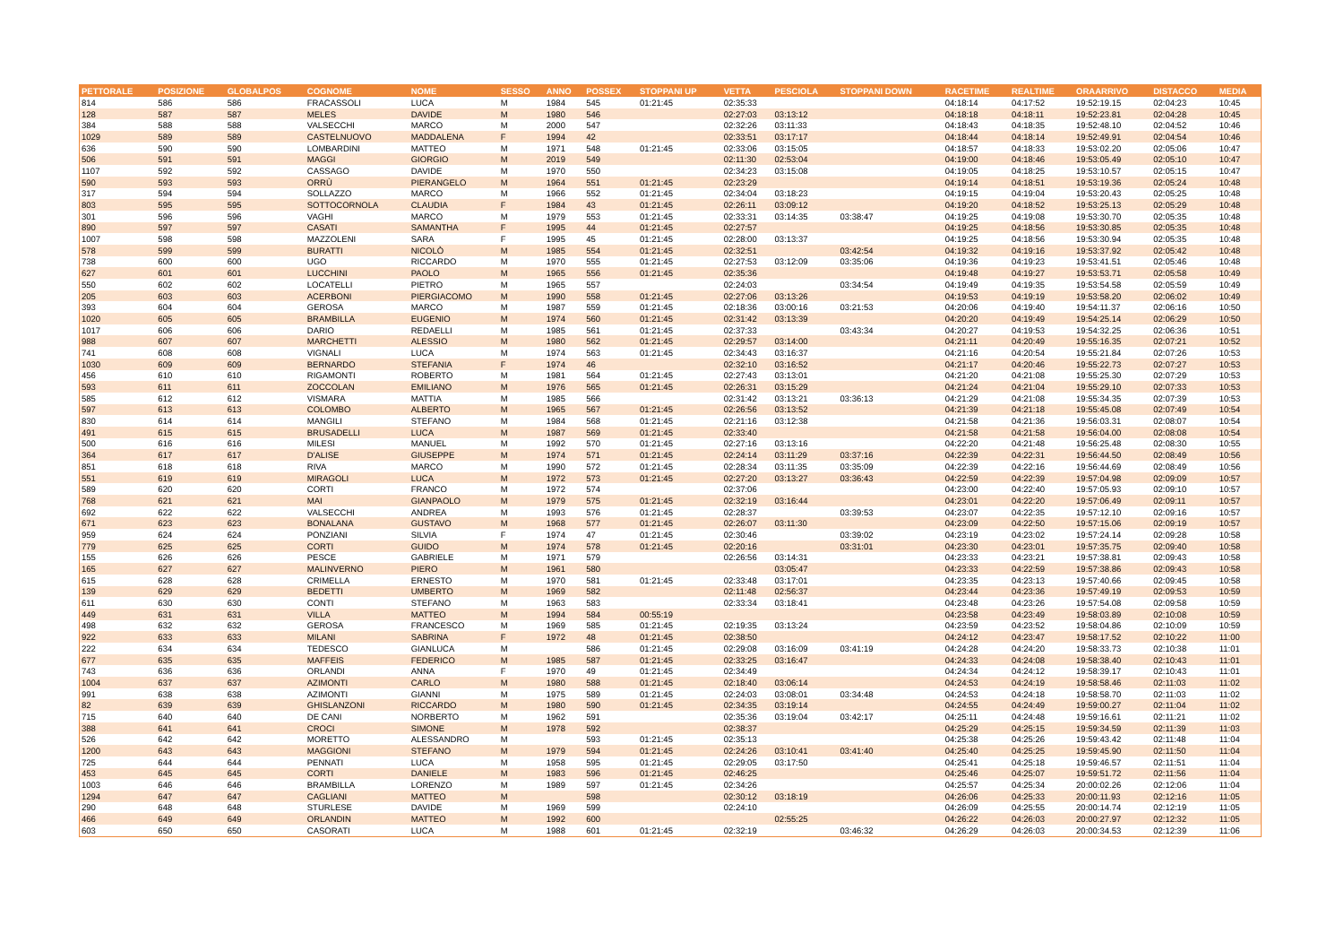| PETTORALE | POSIZIONE | GLOBALPOS | COGNOME | NOME | SESSO | ANNO | POSSEX | STOPPANI UP | VETTA | PESCIOLA | STOPPANI DOWN | RACETIME | REALTIME | ORAARRIVO | DISTACCO | MEDIA |
| --- | --- | --- | --- | --- | --- | --- | --- | --- | --- | --- | --- | --- | --- | --- | --- | --- |
| 814 | 586 | 586 | FRACASSOLI | LUCA | M | 1984 | 545 | 01:21:45 | 02:35:33 | | | 04:18:14 | 04:17:52 | 19:52:19.15 | 02:04:23 | 10:45 |
| 128 | 587 | 587 | MELES | DAVIDE | M | 1980 | 546 | | 02:27:03 | 03:13:12 | | 04:18:18 | 04:18:11 | 19:52:23.81 | 02:04:28 | 10:45 |
| 384 | 588 | 588 | VALSECCHI | MARCO | M | 2000 | 547 | | 02:32:26 | 03:11:33 | | 04:18:43 | 04:18:35 | 19:52:48.10 | 02:04:52 | 10:46 |
| 1029 | 589 | 589 | CASTELNUOVO | MADDALENA | F | 1994 | 42 | | 02:33:51 | 03:17:17 | | 04:18:44 | 04:18:14 | 19:52:49.91 | 02:04:54 | 10:46 |
| 636 | 590 | 590 | LOMBARDINI | MATTEO | M | 1971 | 548 | 01:21:45 | 02:33:06 | 03:15:05 | | 04:18:57 | 04:18:33 | 19:53:02.20 | 02:05:06 | 10:47 |
| 506 | 591 | 591 | MAGGI | GIORGIO | M | 2019 | 549 | | 02:11:30 | 02:53:04 | | 04:19:00 | 04:18:46 | 19:53:05.49 | 02:05:10 | 10:47 |
| 1107 | 592 | 592 | CASSAGO | DAVIDE | M | 1970 | 550 | | 02:34:23 | 03:15:08 | | 04:19:05 | 04:18:25 | 19:53:10.57 | 02:05:15 | 10:47 |
| 590 | 593 | 593 | ORRÙ | PIERANGELO | M | 1964 | 551 | 01:21:45 | 02:23:29 | | | 04:19:14 | 04:18:51 | 19:53:19.36 | 02:05:24 | 10:48 |
| 317 | 594 | 594 | SOLLAZZO | MARCO | M | 1966 | 552 | 01:21:45 | 02:34:04 | 03:18:23 | | 04:19:15 | 04:19:04 | 19:53:20.43 | 02:05:25 | 10:48 |
| 803 | 595 | 595 | SOTTOCORNOLA | CLAUDIA | F | 1984 | 43 | 01:21:45 | 02:26:11 | 03:09:12 | | 04:19:20 | 04:18:52 | 19:53:25.13 | 02:05:29 | 10:48 |
| 301 | 596 | 596 | VAGHI | MARCO | M | 1979 | 553 | 01:21:45 | 02:33:31 | 03:14:35 | 03:38:47 | 04:19:25 | 04:19:08 | 19:53:30.70 | 02:05:35 | 10:48 |
| 890 | 597 | 597 | CASATI | SAMANTHA | F | 1995 | 44 | 01:21:45 | 02:27:57 | | | 04:19:25 | 04:18:56 | 19:53:30.85 | 02:05:35 | 10:48 |
| 1007 | 598 | 598 | MAZZOLENI | SARA | F | 1995 | 45 | 01:21:45 | 02:28:00 | 03:13:37 | | 04:19:25 | 04:18:56 | 19:53:30.94 | 02:05:35 | 10:48 |
| 578 | 599 | 599 | BURATTI | NICOLÒ | M | 1985 | 554 | 01:21:45 | 02:32:51 | | 03:42:54 | 04:19:32 | 04:19:16 | 19:53:37.92 | 02:05:42 | 10:48 |
| 738 | 600 | 600 | UGO | RICCARDO | M | 1970 | 555 | 01:21:45 | 02:27:53 | 03:12:09 | 03:35:06 | 04:19:36 | 04:19:23 | 19:53:41.51 | 02:05:46 | 10:48 |
| 627 | 601 | 601 | LUCCHINI | PAOLO | M | 1965 | 556 | 01:21:45 | 02:35:36 | | | 04:19:48 | 04:19:27 | 19:53:53.71 | 02:05:58 | 10:49 |
| 550 | 602 | 602 | LOCATELLI | PIETRO | M | 1965 | 557 | | 02:24:03 | | 03:34:54 | 04:19:49 | 04:19:35 | 19:53:54.58 | 02:05:59 | 10:49 |
| 205 | 603 | 603 | ACERBONI | PIERGIACOMO | M | 1990 | 558 | 01:21:45 | 02:27:06 | 03:13:26 | | 04:19:53 | 04:19:19 | 19:53:58.20 | 02:06:02 | 10:49 |
| 393 | 604 | 604 | GEROSA | MARCO | M | 1987 | 559 | 01:21:45 | 02:18:36 | 03:00:16 | 03:21:53 | 04:20:06 | 04:19:40 | 19:54:11.37 | 02:06:16 | 10:50 |
| 1020 | 605 | 605 | BRAMBILLA | EUGENIO | M | 1974 | 560 | 01:21:45 | 02:31:42 | 03:13:39 | | 04:20:20 | 04:19:49 | 19:54:25.14 | 02:06:29 | 10:50 |
| 1017 | 606 | 606 | DARIO | REDAELLI | M | 1985 | 561 | 01:21:45 | 02:37:33 | | 03:43:34 | 04:20:27 | 04:19:53 | 19:54:32.25 | 02:06:36 | 10:51 |
| 988 | 607 | 607 | MARCHETTI | ALESSIO | M | 1980 | 562 | 01:21:45 | 02:29:57 | 03:14:00 | | 04:21:11 | 04:20:49 | 19:55:16.35 | 02:07:21 | 10:52 |
| 741 | 608 | 608 | VIGNALI | LUCA | M | 1974 | 563 | 01:21:45 | 02:34:43 | 03:16:37 | | 04:21:16 | 04:20:54 | 19:55:21.84 | 02:07:26 | 10:53 |
| 1030 | 609 | 609 | BERNARDO | STEFANIA | F | 1974 | 46 | | 02:32:10 | 03:16:52 | | 04:21:17 | 04:20:46 | 19:55:22.73 | 02:07:27 | 10:53 |
| 456 | 610 | 610 | RIGAMONTI | ROBERTO | M | 1981 | 564 | 01:21:45 | 02:27:43 | 03:13:01 | | 04:21:20 | 04:21:08 | 19:55:25.30 | 02:07:29 | 10:53 |
| 593 | 611 | 611 | ZOCCOLAN | EMILIANO | M | 1976 | 565 | 01:21:45 | 02:26:31 | 03:15:29 | | 04:21:24 | 04:21:04 | 19:55:29.10 | 02:07:33 | 10:53 |
| 585 | 612 | 612 | VISMARA | MATTIA | M | 1985 | 566 | | 02:31:42 | 03:13:21 | 03:36:13 | 04:21:29 | 04:21:08 | 19:55:34.35 | 02:07:39 | 10:53 |
| 597 | 613 | 613 | COLOMBO | ALBERTO | M | 1965 | 567 | 01:21:45 | 02:26:56 | 03:13:52 | | 04:21:39 | 04:21:18 | 19:55:45.08 | 02:07:49 | 10:54 |
| 830 | 614 | 614 | MANGILI | STEFANO | M | 1984 | 568 | 01:21:45 | 02:21:16 | 03:12:38 | | 04:21:58 | 04:21:36 | 19:56:03.31 | 02:08:07 | 10:54 |
| 491 | 615 | 615 | BRUSADELLI | LUCA | M | 1987 | 569 | 01:21:45 | 02:33:40 | | | 04:21:58 | 04:21:58 | 19:56:04.00 | 02:08:08 | 10:54 |
| 500 | 616 | 616 | MILESI | MANUEL | M | 1992 | 570 | 01:21:45 | 02:27:16 | 03:13:16 | | 04:22:20 | 04:21:48 | 19:56:25.48 | 02:08:30 | 10:55 |
| 364 | 617 | 617 | D'ALISE | GIUSEPPE | M | 1974 | 571 | 01:21:45 | 02:24:14 | 03:11:29 | 03:37:16 | 04:22:39 | 04:22:31 | 19:56:44.50 | 02:08:49 | 10:56 |
| 851 | 618 | 618 | RIVA | MARCO | M | 1990 | 572 | 01:21:45 | 02:28:34 | 03:11:35 | 03:35:09 | 04:22:39 | 04:22:16 | 19:56:44.69 | 02:08:49 | 10:56 |
| 551 | 619 | 619 | MIRAGOLI | LUCA | M | 1972 | 573 | 01:21:45 | 02:27:20 | 03:13:27 | 03:36:43 | 04:22:59 | 04:22:39 | 19:57:04.98 | 02:09:09 | 10:57 |
| 589 | 620 | 620 | CORTI | FRANCO | M | 1972 | 574 | | 02:37:06 | | | 04:23:00 | 04:22:40 | 19:57:05.93 | 02:09:10 | 10:57 |
| 768 | 621 | 621 | MAI | GIANPAOLO | M | 1979 | 575 | 01:21:45 | 02:32:19 | 03:16:44 | | 04:23:01 | 04:22:20 | 19:57:06.49 | 02:09:11 | 10:57 |
| 692 | 622 | 622 | VALSECCHI | ANDREA | M | 1993 | 576 | 01:21:45 | 02:28:37 | | 03:39:53 | 04:23:07 | 04:22:35 | 19:57:12.10 | 02:09:16 | 10:57 |
| 671 | 623 | 623 | BONALANA | GUSTAVO | M | 1968 | 577 | 01:21:45 | 02:26:07 | 03:11:30 | | 04:23:09 | 04:22:50 | 19:57:15.06 | 02:09:19 | 10:57 |
| 959 | 624 | 624 | PONZIANI | SILVIA | F | 1974 | 47 | 01:21:45 | 02:30:46 | | 03:39:02 | 04:23:19 | 04:23:02 | 19:57:24.14 | 02:09:28 | 10:58 |
| 779 | 625 | 625 | CORTI | GUIDO | M | 1974 | 578 | 01:21:45 | 02:20:16 | | 03:31:01 | 04:23:30 | 04:23:01 | 19:57:35.75 | 02:09:40 | 10:58 |
| 155 | 626 | 626 | PESCE | GABRIELE | M | 1971 | 579 | | 02:26:56 | 03:14:31 | | 04:23:33 | 04:23:21 | 19:57:38.81 | 02:09:43 | 10:58 |
| 165 | 627 | 627 | MALINVERNO | PIERO | M | 1961 | 580 | | | 03:05:47 | | 04:23:33 | 04:22:59 | 19:57:38.86 | 02:09:43 | 10:58 |
| 615 | 628 | 628 | CRIMELLA | ERNESTO | M | 1970 | 581 | 01:21:45 | 02:33:48 | 03:17:01 | | 04:23:35 | 04:23:13 | 19:57:40.66 | 02:09:45 | 10:58 |
| 139 | 629 | 629 | BEDETTI | UMBERTO | M | 1969 | 582 | | 02:11:48 | 02:56:37 | | 04:23:44 | 04:23:36 | 19:57:49.19 | 02:09:53 | 10:59 |
| 611 | 630 | 630 | CONTI | STEFANO | M | 1963 | 583 | | 02:33:34 | 03:18:41 | | 04:23:48 | 04:23:26 | 19:57:54.08 | 02:09:58 | 10:59 |
| 449 | 631 | 631 | VILLA | MATTEO | M | 1994 | 584 | 00:55:19 | | | | 04:23:58 | 04:23:49 | 19:58:03.89 | 02:10:08 | 10:59 |
| 498 | 632 | 632 | GEROSA | FRANCESCO | M | 1969 | 585 | 01:21:45 | 02:19:35 | 03:13:24 | | 04:23:59 | 04:23:52 | 19:58:04.86 | 02:10:09 | 10:59 |
| 922 | 633 | 633 | MILANI | SABRINA | F | 1972 | 48 | 01:21:45 | 02:38:50 | | | 04:24:12 | 04:23:47 | 19:58:17.52 | 02:10:22 | 11:00 |
| 222 | 634 | 634 | TEDESCO | GIANLUCA | M | | 586 | 01:21:45 | 02:29:08 | 03:16:09 | 03:41:19 | 04:24:28 | 04:24:20 | 19:58:33.73 | 02:10:38 | 11:01 |
| 677 | 635 | 635 | MAFFEIS | FEDERICO | M | 1985 | 587 | 01:21:45 | 02:33:25 | 03:16:47 | | 04:24:33 | 04:24:08 | 19:58:38.40 | 02:10:43 | 11:01 |
| 743 | 636 | 636 | ORLANDI | ANNA | F | 1970 | 49 | 01:21:45 | 02:34:49 | | | 04:24:34 | 04:24:12 | 19:58:39.17 | 02:10:43 | 11:01 |
| 1004 | 637 | 637 | AZIMONTI | CARLO | M | 1980 | 588 | 01:21:45 | 02:18:40 | 03:06:14 | | 04:24:53 | 04:24:19 | 19:58:58.46 | 02:11:03 | 11:02 |
| 991 | 638 | 638 | AZIMONTI | GIANNI | M | 1975 | 589 | 01:21:45 | 02:24:03 | 03:08:01 | 03:34:48 | 04:24:53 | 04:24:18 | 19:58:58.70 | 02:11:03 | 11:02 |
| 82 | 639 | 639 | GHISLANZONI | RICCARDO | M | 1980 | 590 | 01:21:45 | 02:34:35 | 03:19:14 | | 04:24:55 | 04:24:49 | 19:59:00.27 | 02:11:04 | 11:02 |
| 715 | 640 | 640 | DE CANI | NORBERTO | M | 1962 | 591 | | 02:35:36 | 03:19:04 | 03:42:17 | 04:25:11 | 04:24:48 | 19:59:16.61 | 02:11:21 | 11:02 |
| 388 | 641 | 641 | CROCI | SIMONE | M | 1978 | 592 | | 02:38:37 | | | 04:25:29 | 04:25:15 | 19:59:34.59 | 02:11:39 | 11:03 |
| 526 | 642 | 642 | MORETTO | ALESSANDRO | M | | 593 | 01:21:45 | 02:35:13 | | | 04:25:38 | 04:25:26 | 19:59:43.42 | 02:11:48 | 11:04 |
| 1200 | 643 | 643 | MAGGIONI | STEFANO | M | 1979 | 594 | 01:21:45 | 02:24:26 | 03:10:41 | 03:41:40 | 04:25:40 | 04:25:25 | 19:59:45.90 | 02:11:50 | 11:04 |
| 725 | 644 | 644 | PENNATI | LUCA | M | 1958 | 595 | 01:21:45 | 02:29:05 | 03:17:50 | | 04:25:41 | 04:25:18 | 19:59:46.57 | 02:11:51 | 11:04 |
| 453 | 645 | 645 | CORTI | DANIELE | M | 1983 | 596 | 01:21:45 | 02:46:25 | | | 04:25:46 | 04:25:07 | 19:59:51.72 | 02:11:56 | 11:04 |
| 1003 | 646 | 646 | BRAMBILLA | LORENZO | M | 1989 | 597 | 01:21:45 | 02:34:26 | | | 04:25:57 | 04:25:34 | 20:00:02.26 | 02:12:06 | 11:04 |
| 1294 | 647 | 647 | CAGLIANI | MATTEO | M | | 598 | | 02:30:12 | 03:18:19 | | 04:26:06 | 04:25:33 | 20:00:11.93 | 02:12:16 | 11:05 |
| 290 | 648 | 648 | STURLESE | DAVIDE | M | 1969 | 599 | | 02:24:10 | | | 04:26:09 | 04:25:55 | 20:00:14.74 | 02:12:19 | 11:05 |
| 466 | 649 | 649 | ORLANDIN | MATTEO | M | 1992 | 600 | | | 02:55:25 | | 04:26:22 | 04:26:03 | 20:00:27.97 | 02:12:32 | 11:05 |
| 603 | 650 | 650 | CASORATI | LUCA | M | 1988 | 601 | 01:21:45 | 02:32:19 | | 03:46:32 | 04:26:29 | 04:26:03 | 20:00:34.53 | 02:12:39 | 11:06 |